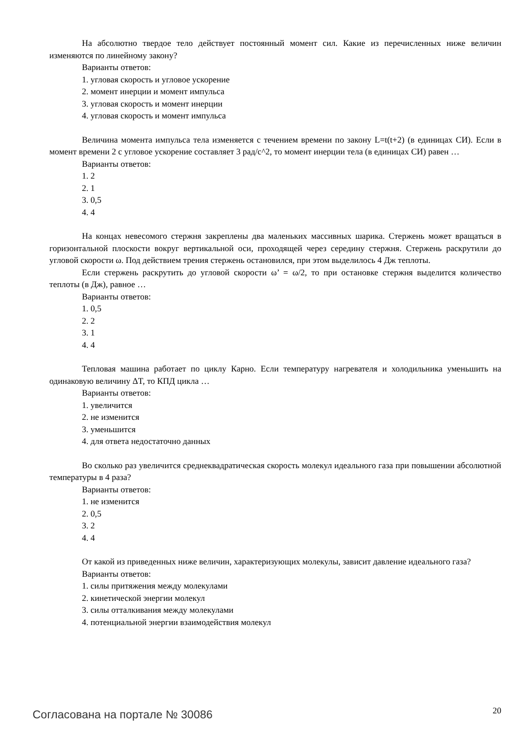На абсолютно твердое тело действует постоянный момент сил. Какие из перечисленных ниже величин изменяются по линейному закону?
Варианты ответов:
1. угловая скорость и угловое ускорение
2. момент инерции и момент импульса
3. угловая скорость и момент инерции
4. угловая скорость и момент импульса
Величина момента импульса тела изменяется с течением времени по закону L=t(t+2) (в единицах СИ). Если в момент времени 2 с угловое ускорение составляет 3 рад/с^2, то момент инерции тела (в единицах СИ) равен …
Варианты ответов:
1. 2
2. 1
3. 0,5
4. 4
На концах невесомого стержня закреплены два маленьких массивных шарика. Стержень может вращаться в горизонтальной плоскости вокруг вертикальной оси, проходящей через середину стержня. Стержень раскрутили до угловой скорости ω. Под действием трения стержень остановился, при этом выделилось 4 Дж теплоты.
Если стержень раскрутить до угловой скорости ω’ = ω/2, то при остановке стержня выделится количество теплоты (в Дж), равное …
Варианты ответов:
1. 0,5
2. 2
3. 1
4. 4
Тепловая машина работает по циклу Карно. Если температуру нагревателя и холодильника уменьшить на одинаковую величину ΔT, то КПД цикла …
Варианты ответов:
1. увеличится
2. не изменится
3. уменьшится
4. для ответа недостаточно данных
Во сколько раз увеличится среднеквадратическая скорость молекул идеального газа при повышении абсолютной температуры в 4 раза?
Варианты ответов:
1. не изменится
2. 0,5
3. 2
4. 4
От какой из приведенных ниже величин, характеризующих молекулы, зависит давление идеального газа?
Варианты ответов:
1. силы притяжения между молекулами
2. кинетической энергии молекул
3. силы отталкивания между молекулами
4. потенциальной энергии взаимодействия молекул
Согласована на портале № 30086 20